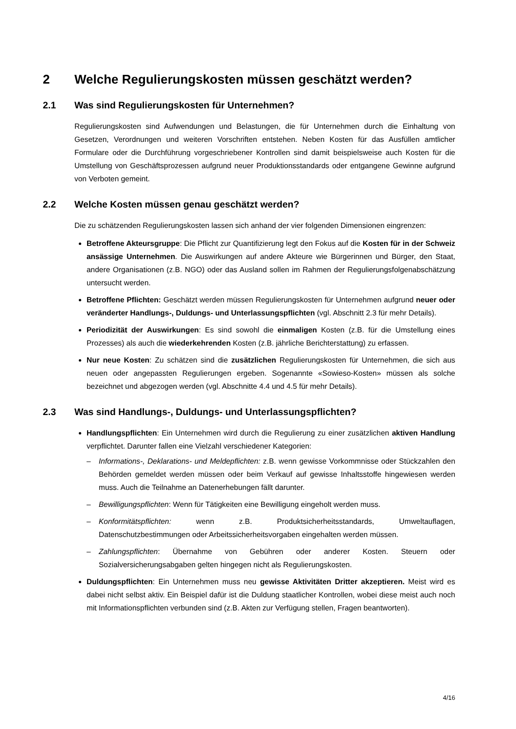2 Welche Regulierungskosten müssen geschätzt werden?
2.1 Was sind Regulierungskosten für Unternehmen?
Regulierungskosten sind Aufwendungen und Belastungen, die für Unternehmen durch die Einhaltung von Gesetzen, Verordnungen und weiteren Vorschriften entstehen. Neben Kosten für das Ausfüllen amtlicher Formulare oder die Durchführung vorgeschriebener Kontrollen sind damit beispielsweise auch Kosten für die Umstellung von Geschäftsprozessen aufgrund neuer Produktionsstandards oder entgangene Gewinne aufgrund von Verboten gemeint.
2.2 Welche Kosten müssen genau geschätzt werden?
Die zu schätzenden Regulierungskosten lassen sich anhand der vier folgenden Dimensionen eingrenzen:
Betroffene Akteursgruppe: Die Pflicht zur Quantifizierung legt den Fokus auf die Kosten für in der Schweiz ansässige Unternehmen. Die Auswirkungen auf andere Akteure wie Bürgerinnen und Bürger, den Staat, andere Organisationen (z.B. NGO) oder das Ausland sollen im Rahmen der Regulierungsfolgenabschätzung untersucht werden.
Betroffene Pflichten: Geschätzt werden müssen Regulierungskosten für Unternehmen aufgrund neuer oder veränderter Handlungs-, Duldungs- und Unterlassungspflichten (vgl. Abschnitt 2.3 für mehr Details).
Periodizität der Auswirkungen: Es sind sowohl die einmaligen Kosten (z.B. für die Umstellung eines Prozesses) als auch die wiederkehrenden Kosten (z.B. jährliche Berichterstattung) zu erfassen.
Nur neue Kosten: Zu schätzen sind die zusätzlichen Regulierungskosten für Unternehmen, die sich aus neuen oder angepassten Regulierungen ergeben. Sogenannte «Sowieso-Kosten» müssen als solche bezeichnet und abgezogen werden (vgl. Abschnitte 4.4 und 4.5 für mehr Details).
2.3 Was sind Handlungs-, Duldungs- und Unterlassungspflichten?
Handlungspflichten: Ein Unternehmen wird durch die Regulierung zu einer zusätzlichen aktiven Handlung verpflichtet. Darunter fallen eine Vielzahl verschiedener Kategorien:
– Informations-, Deklarations- und Meldepflichten: z.B. wenn gewisse Vorkommnisse oder Stückzahlen den Behörden gemeldet werden müssen oder beim Verkauf auf gewisse Inhaltsstoffe hingewiesen werden muss. Auch die Teilnahme an Datenerhebungen fällt darunter.
– Bewilligungspflichten: Wenn für Tätigkeiten eine Bewilligung eingeholt werden muss.
– Konformitätspflichten: wenn z.B. Produktsicherheitsstandards, Umweltauflagen, Datenschutzbestimmungen oder Arbeitssicherheitsvorgaben eingehalten werden müssen.
– Zahlungspflichten: Übernahme von Gebühren oder anderer Kosten. Steuern oder Sozialversicherungsabgaben gelten hingegen nicht als Regulierungskosten.
Duldungspflichten: Ein Unternehmen muss neu gewisse Aktivitäten Dritter akzeptieren. Meist wird es dabei nicht selbst aktiv. Ein Beispiel dafür ist die Duldung staatlicher Kontrollen, wobei diese meist auch noch mit Informationspflichten verbunden sind (z.B. Akten zur Verfügung stellen, Fragen beantworten).
4/16